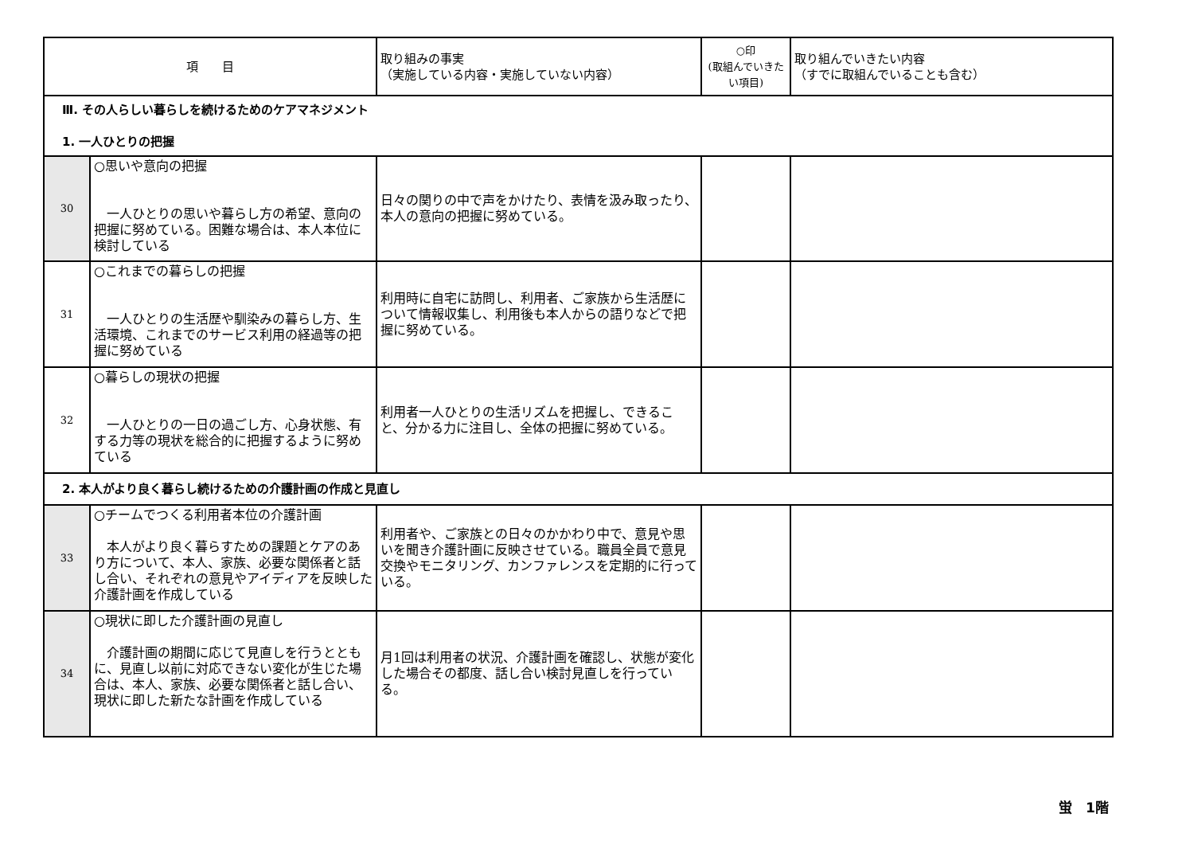| 項 目 | | 取り組みの事実 （実施している内容・実施していない内容） | ○印 (取組んでいきたい項目) | 取り組んでいきたい内容 （すでに取組んでいることも含む） |
| --- | --- | --- | --- | --- |
| Ⅲ. その人らしい暮らしを続けるためのケアマネジメント 1. 一人ひとりの把握 | | | | |
| 30 | ○思いや意向の把握 一人ひとりの思いや暮らし方の希望、意向の把握に努めている。困難な場合は、本人本位に検討している | 日々の関りの中で声をかけたり、表情を汲み取ったり、本人の意向の把握に努めている。 | | |
| 31 | ○これまでの暮らしの把握 一人ひとりの生活歴や馴染みの暮らし方、生活環境、これまでのサービス利用の経過等の把握に努めている | 利用時に自宅に訪問し、利用者、ご家族から生活歴について情報収集し、利用後も本人からの語りなどで把握に努めている。 | | |
| 32 | ○暮らしの現状の把握 一人ひとりの一日の過ごし方、心身状態、有する力等の現状を総合的に把握するように努めている | 利用者一人ひとりの生活リズムを把握し、できること、分かる力に注目し、全体の把握に努めている。 | | |
| 2. 本人がより良く暮らし続けるための介護計画の作成と見直し | | | | |
| 33 | ○チームでつくる利用者本位の介護計画 本人がより良く暮らすための課題とケアのあり方について、本人、家族、必要な関係者と話し合い、それぞれの意見やアイディアを反映した介護計画を作成している | 利用者や、ご家族との日々のかかわり中で、意見や思いを聞き介護計画に反映させている。職員全員で意見交換やモニタリング、カンファレンスを定期的に行っている。 | | |
| 34 | ○現状に即した介護計画の見直し 介護計画の期間に応じて見直しを行うとともに、見直し以前に対応できない変化が生じた場合は、本人、家族、必要な関係者と話し合い、現状に即した新たな計画を作成している | 月1回は利用者の状況、介護計画を確認し、状態が変化した場合その都度、話し合い検討見直しを行っている。 | | |
蛍　1階